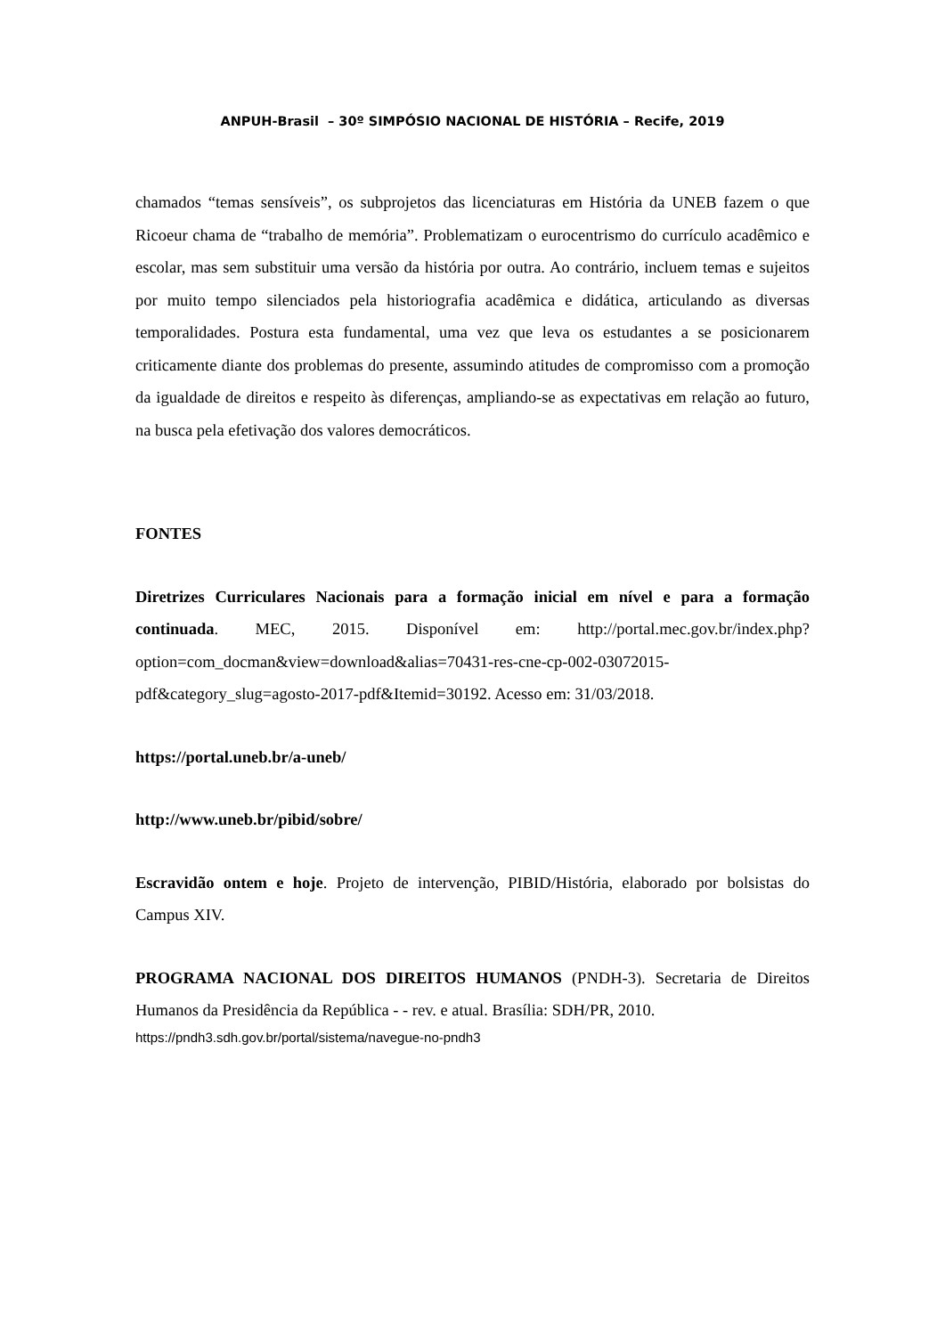ANPUH-Brasil – 30º SIMPÓSIO NACIONAL DE HISTÓRIA – Recife, 2019
chamados “temas sensíveis”, os subprojetos das licenciaturas em História da UNEB fazem o que Ricoeur chama de “trabalho de memória”. Problematizam o eurocentrismo do currículo acadêmico e escolar, mas sem substituir uma versão da história por outra. Ao contrário, incluem temas e sujeitos por muito tempo silenciados pela historiografia acadêmica e didática, articulando as diversas temporalidades. Postura esta fundamental, uma vez que leva os estudantes a se posicionarem criticamente diante dos problemas do presente, assumindo atitudes de compromisso com a promoção da igualdade de direitos e respeito às diferenças, ampliando-se as expectativas em relação ao futuro, na busca pela efetivação dos valores democráticos.
FONTES
Diretrizes Curriculares Nacionais para a formação inicial em nível e para a formação continuada. MEC, 2015. Disponível em: http://portal.mec.gov.br/index.php?option=com_docman&view=download&alias=70431-res-cne-cp-002-03072015-pdf&category_slug=agosto-2017-pdf&Itemid=30192. Acesso em: 31/03/2018.
https://portal.uneb.br/a-uneb/
http://www.uneb.br/pibid/sobre/
Escravidão ontem e hoje. Projeto de intervenção, PIBID/História, elaborado por bolsistas do Campus XIV.
PROGRAMA NACIONAL DOS DIREITOS HUMANOS (PNDH-3). Secretaria de Direitos Humanos da Presidência da República - - rev. e atual. Brasília: SDH/PR, 2010.
https://pndh3.sdh.gov.br/portal/sistema/navegue-no-pndh3